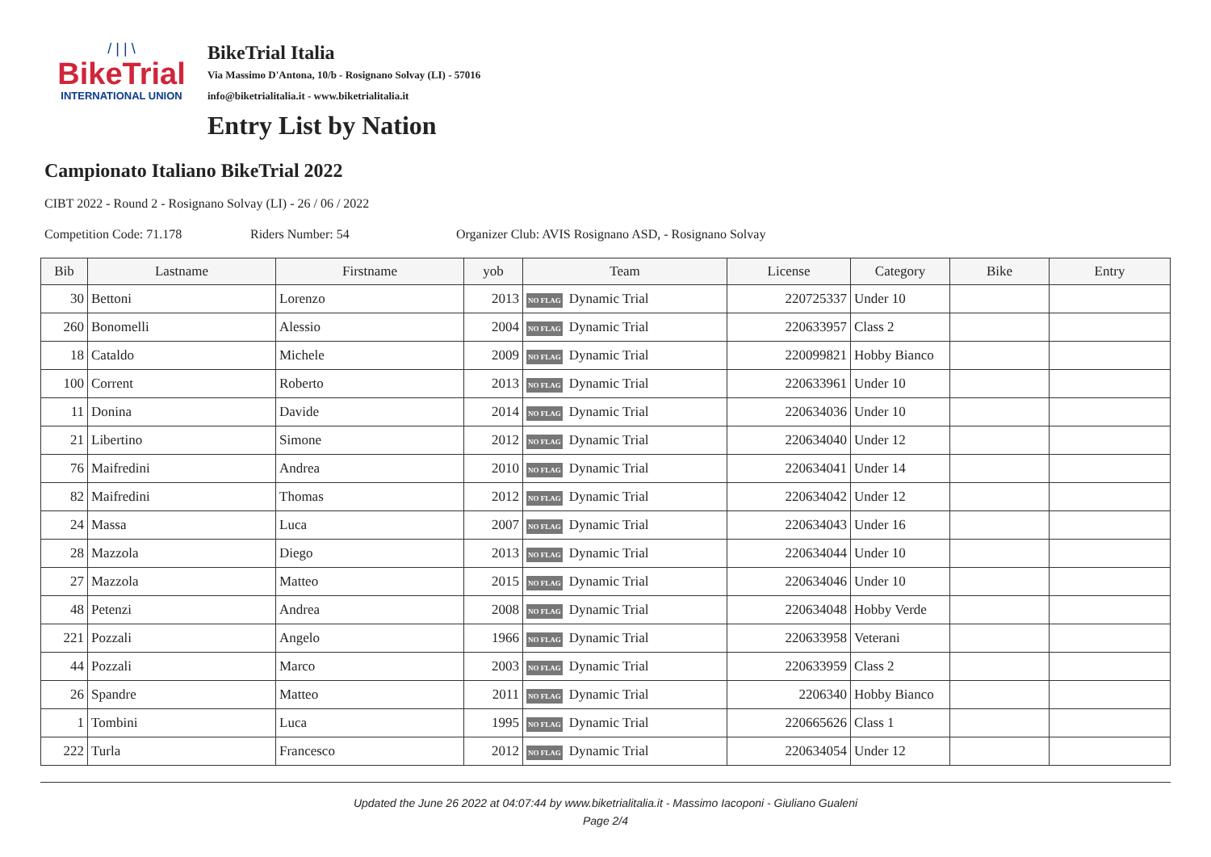/ | | \
BikeTrial
INTERNATIONAL UNION
BikeTrial Italia
Via Massimo D'Antona, 10/b - Rosignano Solvay (LI) - 57016
info@biketrialitalia.it - www.biketrialitalia.it
Entry List by Nation
Campionato Italiano BikeTrial 2022
CIBT 2022 - Round 2 - Rosignano Solvay (LI) - 26 / 06 / 2022
Competition Code: 71.178 Riders Number: 54 Organizer Club: AVIS Rosignano ASD, - Rosignano Solvay
| Bib | Lastname | Firstname | yob | Team | License | Category | Bike | Entry |
| --- | --- | --- | --- | --- | --- | --- | --- | --- |
| 30 | Bettoni | Lorenzo | 2013 | NO FLAG Dynamic Trial | 220725337 | Under 10 | | |
| 260 | Bonomelli | Alessio | 2004 | NO FLAG Dynamic Trial | 220633957 | Class 2 | | |
| 18 | Cataldo | Michele | 2009 | NO FLAG Dynamic Trial | 220099821 | Hobby Bianco | | |
| 100 | Corrent | Roberto | 2013 | NO FLAG Dynamic Trial | 220633961 | Under 10 | | |
| 11 | Donina | Davide | 2014 | NO FLAG Dynamic Trial | 220634036 | Under 10 | | |
| 21 | Libertino | Simone | 2012 | NO FLAG Dynamic Trial | 220634040 | Under 12 | | |
| 76 | Maifredini | Andrea | 2010 | NO FLAG Dynamic Trial | 220634041 | Under 14 | | |
| 82 | Maifredini | Thomas | 2012 | NO FLAG Dynamic Trial | 220634042 | Under 12 | | |
| 24 | Massa | Luca | 2007 | NO FLAG Dynamic Trial | 220634043 | Under 16 | | |
| 28 | Mazzola | Diego | 2013 | NO FLAG Dynamic Trial | 220634044 | Under 10 | | |
| 27 | Mazzola | Matteo | 2015 | NO FLAG Dynamic Trial | 220634046 | Under 10 | | |
| 48 | Petenzi | Andrea | 2008 | NO FLAG Dynamic Trial | 220634048 | Hobby Verde | | |
| 221 | Pozzali | Angelo | 1966 | NO FLAG Dynamic Trial | 220633958 | Veterani | | |
| 44 | Pozzali | Marco | 2003 | NO FLAG Dynamic Trial | 220633959 | Class 2 | | |
| 26 | Spandre | Matteo | 2011 | NO FLAG Dynamic Trial | 2206340 | Hobby Bianco | | |
| 1 | Tombini | Luca | 1995 | NO FLAG Dynamic Trial | 220665626 | Class 1 | | |
| 222 | Turla | Francesco | 2012 | NO FLAG Dynamic Trial | 220634054 | Under 12 | | |
Updated the June 26 2022 at 04:07:44 by www.biketrialitalia.it - Massimo Iacoponi - Giuliano Gualeni
Page 2/4